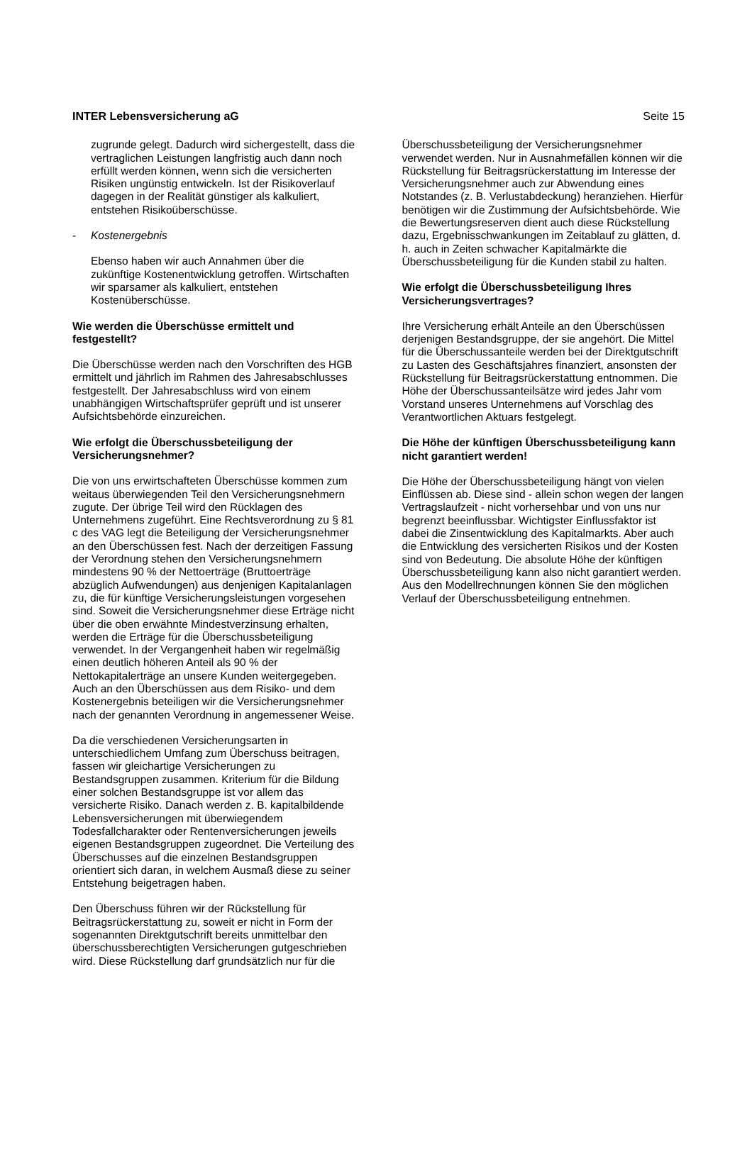INTER Lebensversicherung aG Seite 15
zugrunde gelegt. Dadurch wird sichergestellt, dass die vertraglichen Leistungen langfristig auch dann noch erfüllt werden können, wenn sich die versicherten Risiken ungünstig entwickeln. Ist der Risikoverlauf dagegen in der Realität günstiger als kalkuliert, entstehen Risikoüberschüsse.
- Kostenergebnis
Ebenso haben wir auch Annahmen über die zukünftige Kostenentwicklung getroffen. Wirtschaften wir sparsamer als kalkuliert, entstehen Kostenüberschüsse.
Wie werden die Überschüsse ermittelt und festgestellt?
Die Überschüsse werden nach den Vorschriften des HGB ermittelt und jährlich im Rahmen des Jahresabschlusses festgestellt. Der Jahresabschluss wird von einem unabhängigen Wirtschaftsprüfer geprüft und ist unserer Aufsichtsbehörde einzureichen.
Wie erfolgt die Überschussbeteiligung der Versicherungsnehmer?
Die von uns erwirtschafteten Überschüsse kommen zum weitaus überwiegenden Teil den Versicherungsnehmern zugute. Der übrige Teil wird den Rücklagen des Unternehmens zugeführt. Eine Rechtsverordnung zu § 81 c des VAG legt die Beteiligung der Versicherungsnehmer an den Überschüssen fest. Nach der derzeitigen Fassung der Verordnung stehen den Versicherungsnehmern mindestens 90 % der Nettoerträge (Bruttoerträge abzüglich Aufwendungen) aus denjenigen Kapitalanlagen zu, die für künftige Versicherungsleistungen vorgesehen sind. Soweit die Versicherungsnehmer diese Erträge nicht über die oben erwähnte Mindestverzinsung erhalten, werden die Erträge für die Überschussbeteiligung verwendet. In der Vergangenheit haben wir regelmäßig einen deutlich höheren Anteil als 90 % der Nettokapitalerträge an unsere Kunden weitergegeben. Auch an den Überschüssen aus dem Risiko- und dem Kostenergebnis beteiligen wir die Versicherungsnehmer nach der genannten Verordnung in angemessener Weise.
Da die verschiedenen Versicherungsarten in unterschiedlichem Umfang zum Überschuss beitragen, fassen wir gleichartige Versicherungen zu Bestandsgruppen zusammen. Kriterium für die Bildung einer solchen Bestandsgruppe ist vor allem das versicherte Risiko. Danach werden z. B. kapitalbildende Lebensversicherungen mit überwiegendem Todesfallcharakter oder Rentenversicherungen jeweils eigenen Bestandsgruppen zugeordnet. Die Verteilung des Überschusses auf die einzelnen Bestandsgruppen orientiert sich daran, in welchem Ausmaß diese zu seiner Entstehung beigetragen haben.
Den Überschuss führen wir der Rückstellung für Beitragsrückerstattung zu, soweit er nicht in Form der sogenannten Direktgutschrift bereits unmittelbar den überschussberechtigten Versicherungen gutgeschrieben wird. Diese Rückstellung darf grundsätzlich nur für die
Überschussbeteiligung der Versicherungsnehmer verwendet werden. Nur in Ausnahmefällen können wir die Rückstellung für Beitragsrückerstattung im Interesse der Versicherungsnehmer auch zur Abwendung eines Notstandes (z. B. Verlustabdeckung) heranziehen. Hierfür benötigen wir die Zustimmung der Aufsichtsbehörde. Wie die Bewertungsreserven dient auch diese Rückstellung dazu, Ergebnisschwankungen im Zeitablauf zu glätten, d. h. auch in Zeiten schwacher Kapitalmärkte die Überschussbeteiligung für die Kunden stabil zu halten.
Wie erfolgt die Überschussbeteiligung Ihres Versicherungsvertrages?
Ihre Versicherung erhält Anteile an den Überschüssen derjenigen Bestandsgruppe, der sie angehört. Die Mittel für die Überschussanteile werden bei der Direktgutschrift zu Lasten des Geschäftsjahres finanziert, ansonsten der Rückstellung für Beitragsrückerstattung entnommen. Die Höhe der Überschussanteilsätze wird jedes Jahr vom Vorstand unseres Unternehmens auf Vorschlag des Verantwortlichen Aktuars festgelegt.
Die Höhe der künftigen Überschussbeteiligung kann nicht garantiert werden!
Die Höhe der Überschussbeteiligung hängt von vielen Einflüssen ab. Diese sind - allein schon wegen der langen Vertragslaufzeit - nicht vorhersehbar und von uns nur begrenzt beeinflussbar. Wichtigster Einflussfaktor ist dabei die Zinsentwicklung des Kapitalmarkts. Aber auch die Entwicklung des versicherten Risikos und der Kosten sind von Bedeutung. Die absolute Höhe der künftigen Überschussbeteiligung kann also nicht garantiert werden. Aus den Modellrechnungen können Sie den möglichen Verlauf der Überschussbeteiligung entnehmen.